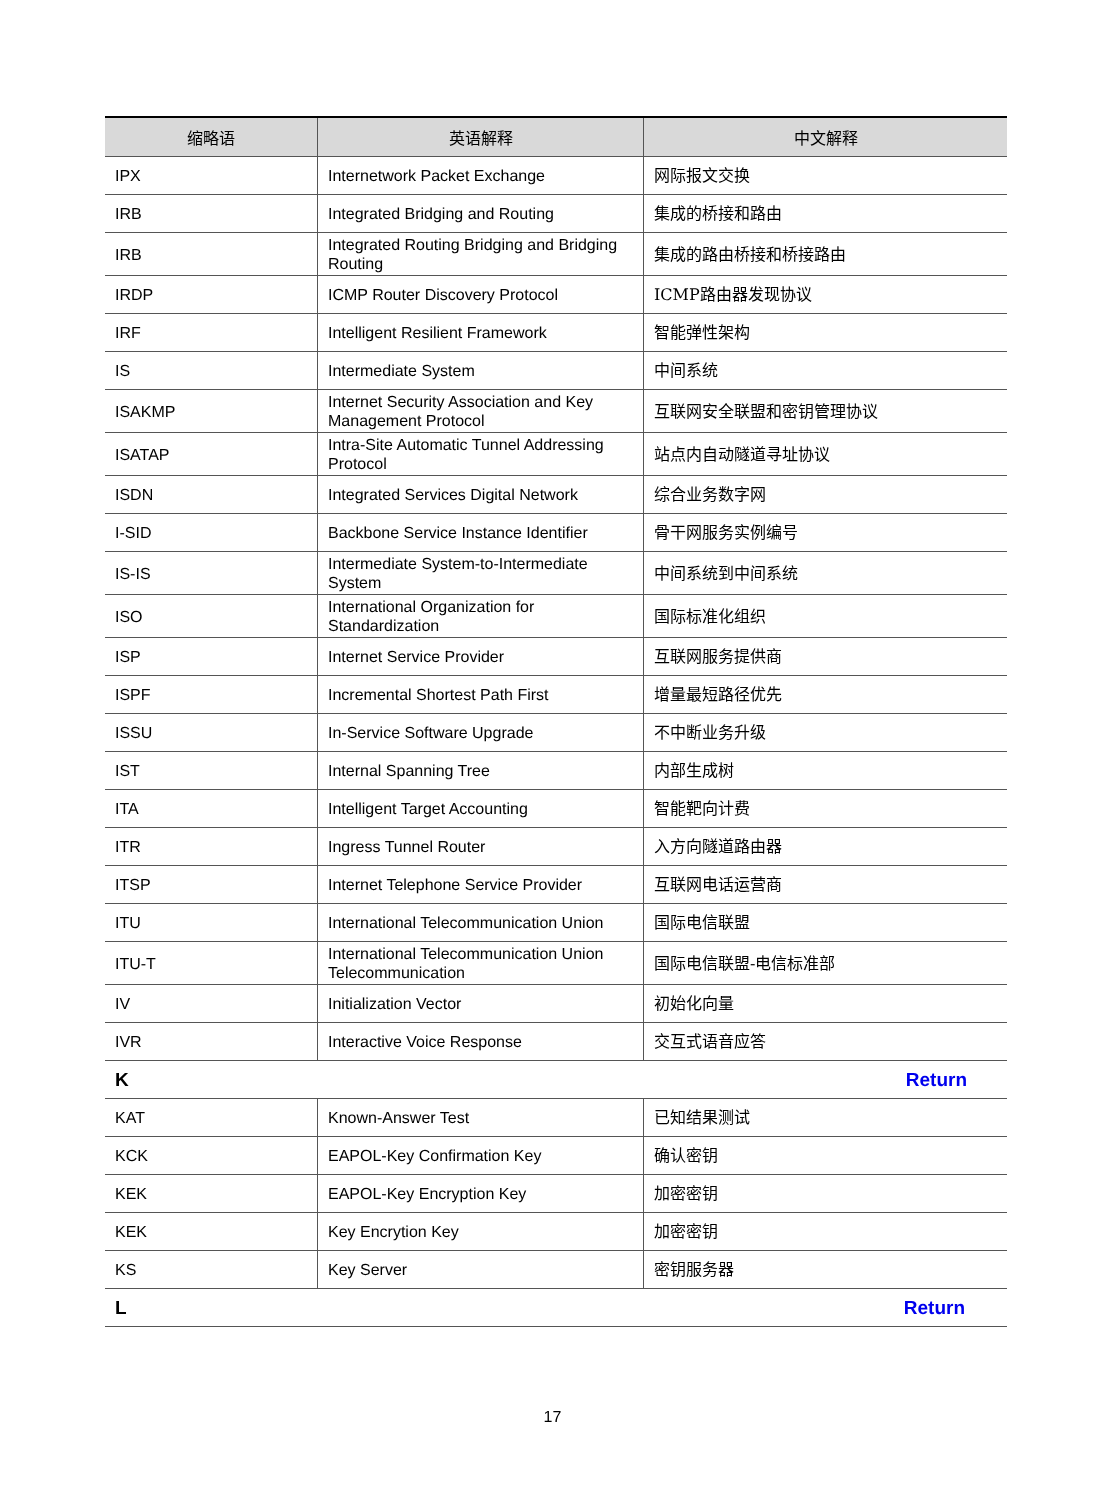| 缩略语 | 英语解释 | 中文解释 |
| --- | --- | --- |
| IPX | Internetwork Packet Exchange | 网际报文交换 |
| IRB | Integrated Bridging and Routing | 集成的桥接和路由 |
| IRB | Integrated Routing Bridging and Bridging Routing | 集成的路由桥接和桥接路由 |
| IRDP | ICMP Router Discovery Protocol | ICMP路由器发现协议 |
| IRF | Intelligent Resilient Framework | 智能弹性架构 |
| IS | Intermediate System | 中间系统 |
| ISAKMP | Internet Security Association and Key Management Protocol | 互联网安全联盟和密钥管理协议 |
| ISATAP | Intra-Site Automatic Tunnel Addressing Protocol | 站点内自动隧道寻址协议 |
| ISDN | Integrated Services Digital Network | 综合业务数字网 |
| I-SID | Backbone Service Instance Identifier | 骨干网服务实例编号 |
| IS-IS | Intermediate System-to-Intermediate System | 中间系统到中间系统 |
| ISO | International Organization for Standardization | 国际标准化组织 |
| ISP | Internet Service Provider | 互联网服务提供商 |
| ISPF | Incremental Shortest Path First | 增量最短路径优先 |
| ISSU | In-Service Software Upgrade | 不中断业务升级 |
| IST | Internal Spanning Tree | 内部生成树 |
| ITA | Intelligent Target Accounting | 智能靶向计费 |
| ITR | Ingress Tunnel Router | 入方向隧道路由器 |
| ITSP | Internet Telephone Service Provider | 互联网电话运营商 |
| ITU | International Telecommunication Union | 国际电信联盟 |
| ITU-T | International Telecommunication Union Telecommunication | 国际电信联盟-电信标准部 |
| IV | Initialization Vector | 初始化向量 |
| IVR | Interactive Voice Response | 交互式语音应答 |
| K | | Return |
| KAT | Known-Answer Test | 已知结果测试 |
| KCK | EAPOL-Key Confirmation Key | 确认密钥 |
| KEK | EAPOL-Key Encryption Key | 加密密钥 |
| KEK | Key Encrytion Key | 加密密钥 |
| KS | Key Server | 密钥服务器 |
| L | | Return |
17